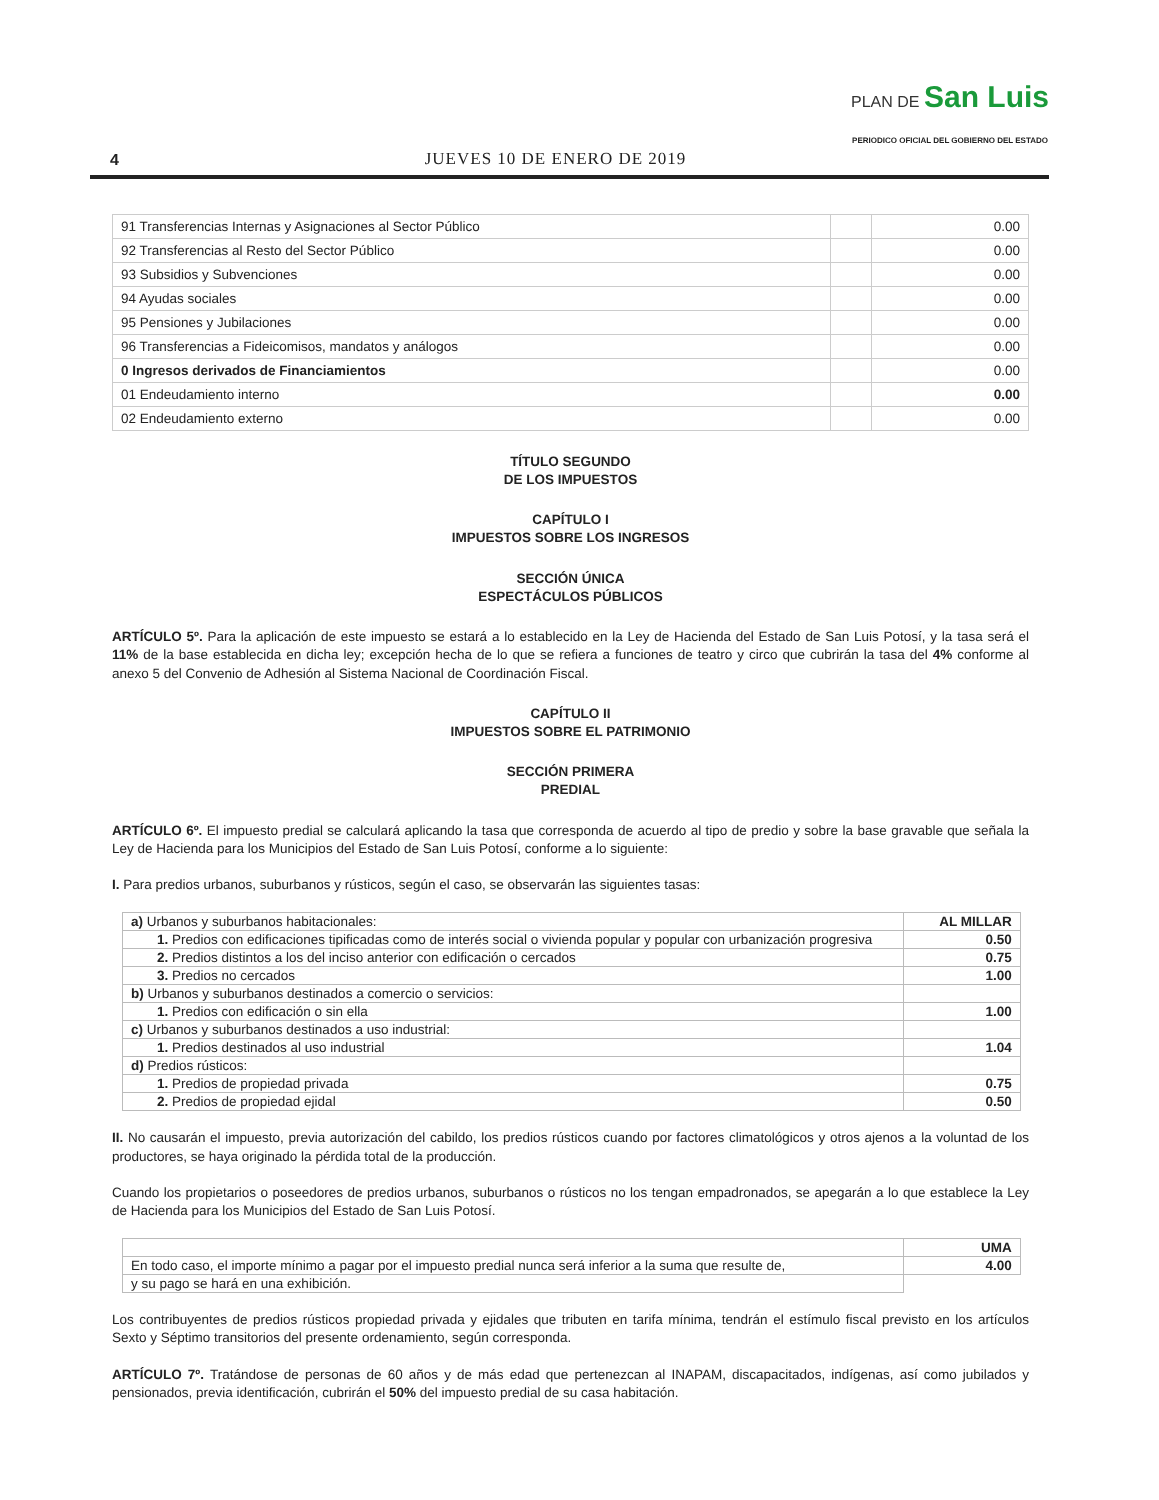4
JUEVES 10 DE ENERO DE 2019
PLAN DE San Luis
PERIODICO OFICIAL DEL GOBIERNO DEL ESTADO
| 91 Transferencias Internas y Asignaciones al Sector Público | | 0.00 |
| 92 Transferencias al Resto del Sector Público | | 0.00 |
| 93 Subsidios y Subvenciones | | 0.00 |
| 94 Ayudas sociales | | 0.00 |
| 95 Pensiones y Jubilaciones | | 0.00 |
| 96 Transferencias a Fideicomisos, mandatos y análogos | | 0.00 |
| 0 Ingresos derivados de Financiamientos | | 0.00 |
| 01 Endeudamiento interno | | 0.00 |
| 02 Endeudamiento externo | | 0.00 |
TÍTULO SEGUNDO
DE LOS IMPUESTOS
CAPÍTULO I
IMPUESTOS SOBRE LOS INGRESOS
SECCIÓN ÚNICA
ESPECTÁCULOS PÚBLICOS
ARTÍCULO 5º. Para la aplicación de este impuesto se estará a lo establecido en la Ley de Hacienda del Estado de San Luis Potosí, y la tasa será el 11% de la base establecida en dicha ley; excepción hecha de lo que se refiera a funciones de teatro y circo que cubrirán la tasa del 4% conforme al anexo 5 del Convenio de Adhesión al Sistema Nacional de Coordinación Fiscal.
CAPÍTULO II
IMPUESTOS SOBRE EL PATRIMONIO
SECCIÓN PRIMERA
PREDIAL
ARTÍCULO 6º. El impuesto predial se calculará aplicando la tasa que corresponda de acuerdo al tipo de predio y sobre la base gravable que señala la Ley de Hacienda para los Municipios del Estado de San Luis Potosí, conforme a lo siguiente:
I. Para predios urbanos, suburbanos y rústicos, según el caso, se observarán las siguientes tasas:
| a) Urbanos y suburbanos habitacionales: | AL MILLAR |
| 1. Predios con edificaciones tipificadas como de interés social o vivienda popular y popular con urbanización progresiva | 0.50 |
| 2. Predios distintos a los del inciso anterior con edificación o cercados | 0.75 |
| 3. Predios no cercados | 1.00 |
| b) Urbanos y suburbanos destinados a comercio o servicios: | |
| 1. Predios con edificación o sin ella | 1.00 |
| c) Urbanos y suburbanos destinados a uso industrial: | |
| 1. Predios destinados al uso industrial | 1.04 |
| d) Predios rústicos: | |
| 1. Predios de propiedad privada | 0.75 |
| 2. Predios de propiedad ejidal | 0.50 |
II. No causarán el impuesto, previa autorización del cabildo, los predios rústicos cuando por factores climatológicos y otros ajenos a la voluntad de los productores, se haya originado la pérdida total de la producción.
Cuando los propietarios o poseedores de predios urbanos, suburbanos o rústicos no los tengan empadronados, se apegarán a lo que establece la Ley de Hacienda para los Municipios del Estado de San Luis Potosí.
| | UMA |
| En todo caso, el importe mínimo a pagar por el impuesto predial nunca será inferior a la suma que resulte de, | 4.00 |
| y su pago se hará en una exhibición. | |
Los contribuyentes de predios rústicos propiedad privada y ejidales que tributen en tarifa mínima, tendrán el estímulo fiscal previsto en los artículos Sexto y Séptimo transitorios del presente ordenamiento, según corresponda.
ARTÍCULO 7º. Tratándose de personas de 60 años y de más edad que pertenezcan al INAPAM, discapacitados, indígenas, así como jubilados y pensionados, previa identificación, cubrirán el 50% del impuesto predial de su casa habitación.